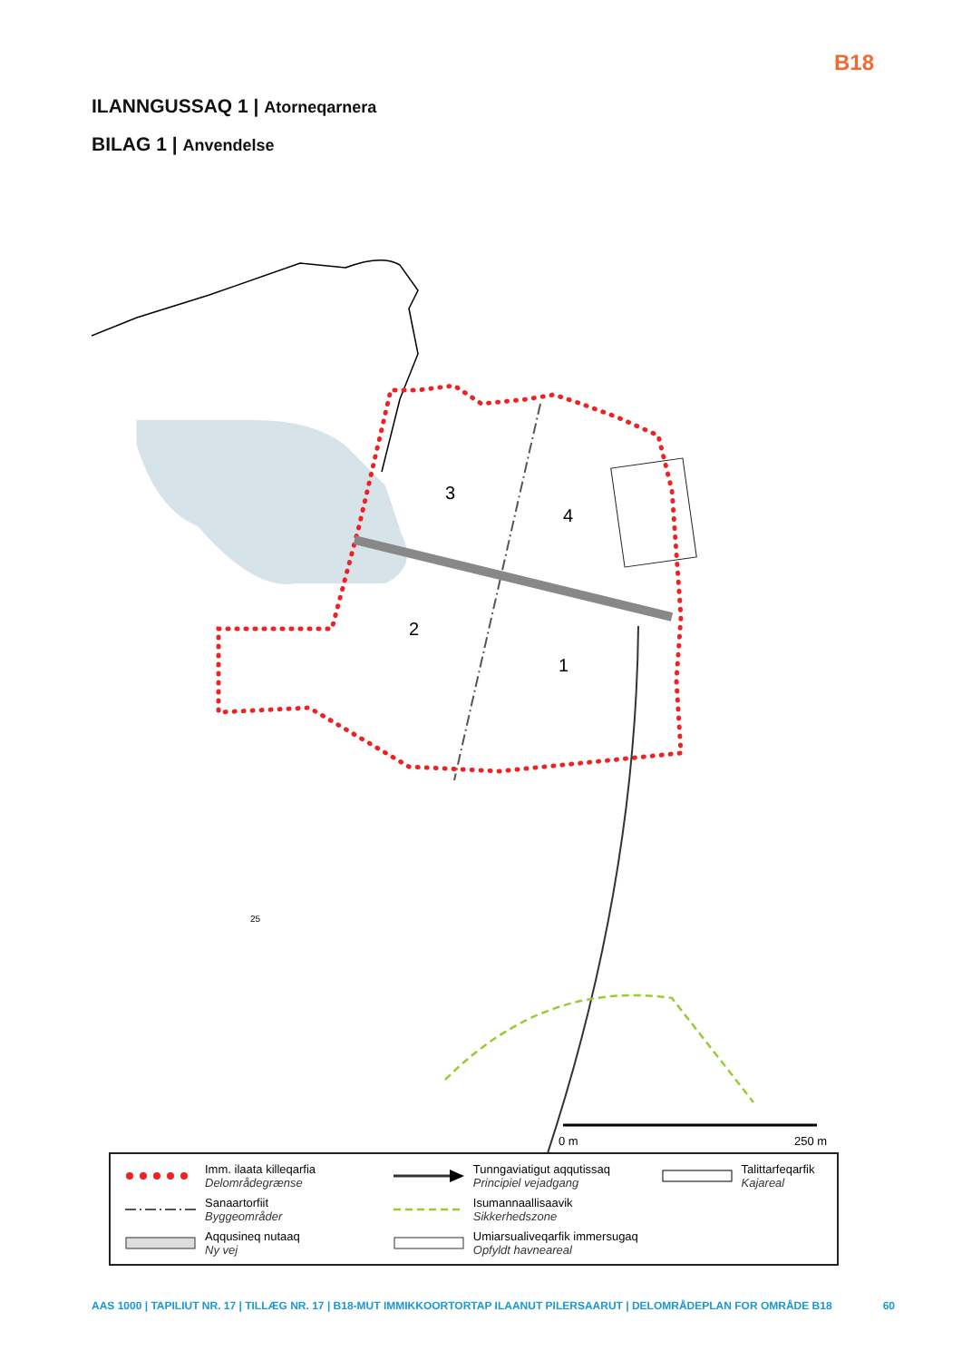B18
ILANNGUSSAQ 1 | Atorneqarnera
BILAG 1 | Anvendelse
3
4
2
1
25
0 m
250 m
Imm. ilaata killeqarfia
Delområdegrænse
Tunngaviatigut aqqutissaq
Principiel vejadgang
Talittarfeqarfik
Kajareal
Sanaartorfiit
Byggeområder
Isumannaallisaavik
Sikkerhedszone
Aqqusineq nutaaq
Ny vej
Umiarsualiveqarfik immersugaq
Opfyldt havneareal
AAS 1000 | TAPILIUT NR. 17 | TILLÆG NR. 17 | B18-MUT IMMIKKOORTORTAP ILAANUT PILERSAARUT | DELOMRÅDEPLAN FOR OMRÅDE B18
60